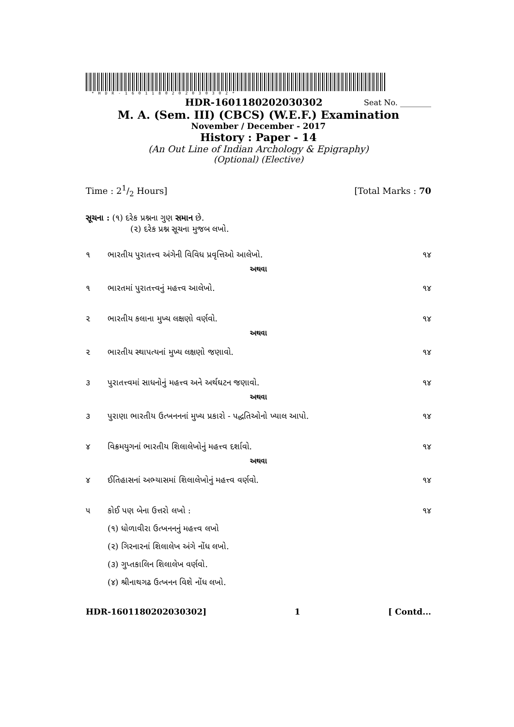*HDR-16011802020303​02*
HDR-16011802020303​02 Seat No. ________
M. A. (Sem. III) (CBCS) (W.E.F.) Examination
November / December - 2017
History : Paper - 14
(An Out Line of Indian Archology & Epigraphy)
(Optional) (Elective)
Time : 21/2 Hours] [Total Marks : 70
સૂચના : (૧) દરેક પ્રશ્નના ગુણ સમાન છે.
(૨) દરેક પ્રશ્ન સૂચના મુજબ લખો.
૧ ભારતીય પુરાતત્ત્વ અંગેની વિવિધ પ્રવૃત્તિઓ આલેખો. ૧૪
અથવા
૧ ભારતમાં પુરાતત્ત્વનું મહત્ત્વ આલેખો. ૧૪
૨ ભારતીય કલાના મુખ્ય લક્ષણો વર્ણવો. ૧૪
અથવા
૨ ભારતીય સ્થાપત્યનાં મુખ્ય લક્ષણો જણાવો. ૧૪
૩ પુરાતત્ત્વમાં સાધનોનું મહત્ત્વ અને અર્થઘટન જણાવો. ૧૪
અથવા
૩ પુરાણા ભારતીય ઉત્ખનનનાં મુખ્ય પ્રકારો - પદ્ધતિઓનો ખ્યાલ આપો. ૧૪
૪ વિક્રમયુગનાં ભારતીય શિલાલેખોનું મહત્ત્વ દર્શાવો. ૧૪
અથવા
૪ ઈતિહાસનાં અભ્યાસમાં શિલાલેખોનું મહત્ત્વ વર્ણવો. ૧૪
૫ કોઈ પણ બેના ઉત્તરો લખો : ૧૪
(૧) ધોળાવીરા ઉત્ખનનનું મહત્ત્વ લખો
(૨) ગિરનારનાં શિલાલેખ અંગે નોંધ લખો.
(૩) ગુપ્તકાલિન શિલાલેખ વર્ણવો.
(૪) શ્રીનાથગઢ ઉત્ખનન વિશે નોંધ લખો.
HDR-16011802020303​02] 1 [ Contd...